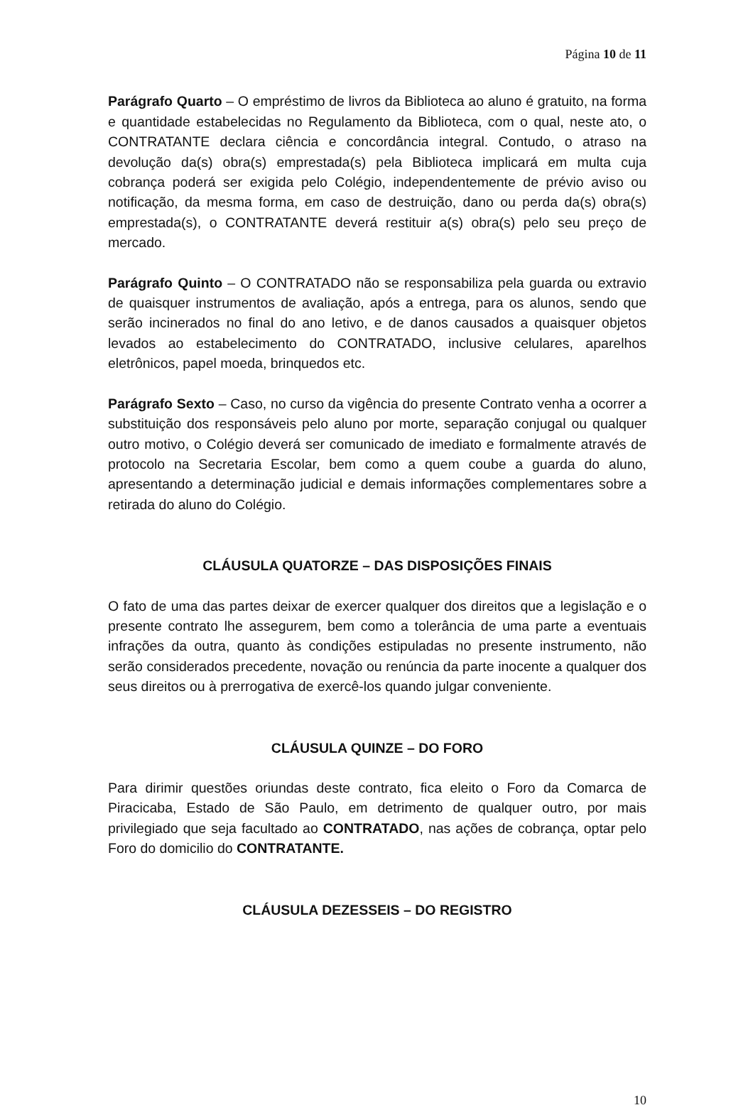Página 10 de 11
Parágrafo Quarto – O empréstimo de livros da Biblioteca ao aluno é gratuito, na forma e quantidade estabelecidas no Regulamento da Biblioteca, com o qual, neste ato, o CONTRATANTE declara ciência e concordância integral. Contudo, o atraso na devolução da(s) obra(s) emprestada(s) pela Biblioteca implicará em multa cuja cobrança poderá ser exigida pelo Colégio, independentemente de prévio aviso ou notificação, da mesma forma, em caso de destruição, dano ou perda da(s) obra(s) emprestada(s), o CONTRATANTE deverá restituir a(s) obra(s) pelo seu preço de mercado.
Parágrafo Quinto – O CONTRATADO não se responsabiliza pela guarda ou extravio de quaisquer instrumentos de avaliação, após a entrega, para os alunos, sendo que serão incinerados no final do ano letivo, e de danos causados a quaisquer objetos levados ao estabelecimento do CONTRATADO, inclusive celulares, aparelhos eletrônicos, papel moeda, brinquedos etc.
Parágrafo Sexto – Caso, no curso da vigência do presente Contrato venha a ocorrer a substituição dos responsáveis pelo aluno por morte, separação conjugal ou qualquer outro motivo, o Colégio deverá ser comunicado de imediato e formalmente através de protocolo na Secretaria Escolar, bem como a quem coube a guarda do aluno, apresentando a determinação judicial e demais informações complementares sobre a retirada do aluno do Colégio.
CLÁUSULA QUATORZE – DAS DISPOSIÇÕES FINAIS
O fato de uma das partes deixar de exercer qualquer dos direitos que a legislação e o presente contrato lhe assegurem, bem como a tolerância de uma parte a eventuais infrações da outra, quanto às condições estipuladas no presente instrumento, não serão considerados precedente, novação ou renúncia da parte inocente a qualquer dos seus direitos ou à prerrogativa de exercê-los quando julgar conveniente.
CLÁUSULA QUINZE – DO FORO
Para dirimir questões oriundas deste contrato, fica eleito o Foro da Comarca de Piracicaba, Estado de São Paulo, em detrimento de qualquer outro, por mais privilegiado que seja facultado ao CONTRATADO, nas ações de cobrança, optar pelo Foro do domicilio do CONTRATANTE.
CLÁUSULA DEZESSEIS – DO REGISTRO
10